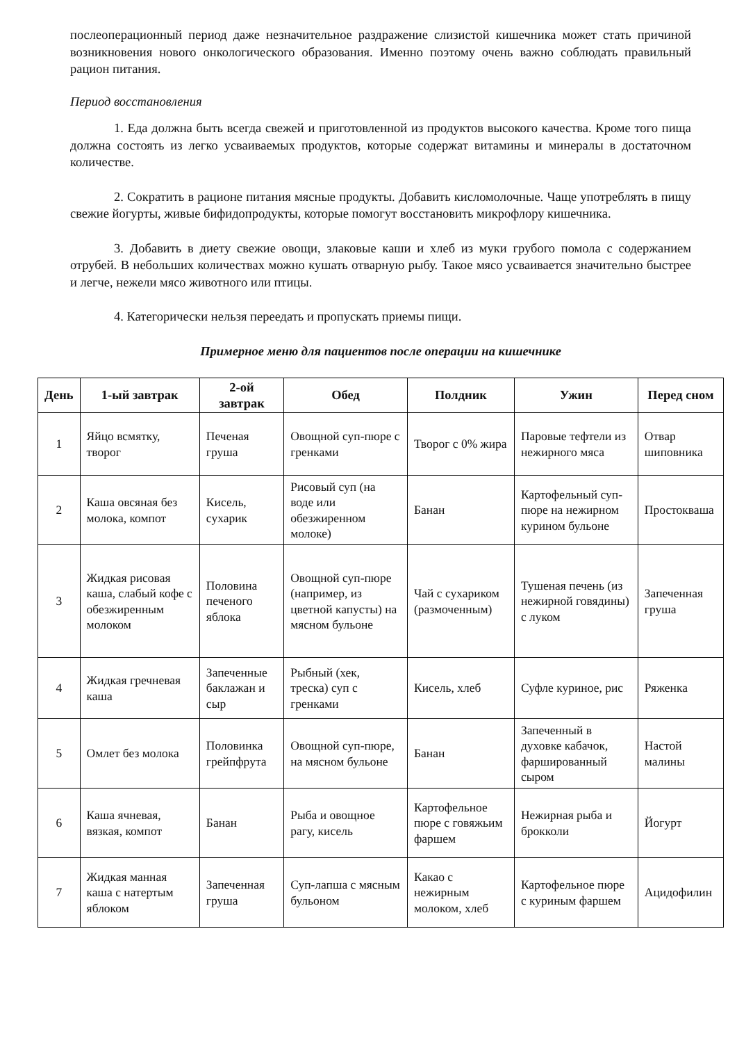послеоперационный период даже незначительное раздражение слизистой кишечника может стать причиной возникновения нового онкологического образования. Именно поэтому очень важно соблюдать правильный рацион питания.
Период восстановления
1. Еда должна быть всегда свежей и приготовленной из продуктов высокого качества. Кроме того пища должна состоять из легко усваиваемых продуктов, которые содержат витамины и минералы в достаточном количестве.
2. Сократить в рационе питания мясные продукты. Добавить кисломолочные. Чаще употреблять в пищу свежие йогурты, живые бифидопродукты, которые помогут восстановить микрофлору кишечника.
3. Добавить в диету свежие овощи, злаковые каши и хлеб из муки грубого помола с содержанием отрубей. В небольших количествах можно кушать отварную рыбу. Такое мясо усваивается значительно быстрее и легче, нежели мясо животного или птицы.
4. Категорически нельзя переедать и пропускать приемы пищи.
Примерное меню для пациентов после операции на кишечнике
| День | 1-ый завтрак | 2-ой завтрак | Обед | Полдник | Ужин | Перед сном |
| --- | --- | --- | --- | --- | --- | --- |
| 1 | Яйцо всмятку, творог | Печеная груша | Овощной суп-пюре с гренками | Творог с 0% жира | Паровые тефтели из нежирного мяса | Отвар шиповника |
| 2 | Каша овсяная без молока, компот | Кисель, сухарик | Рисовый суп (на воде или обезжиренном молоке) | Банан | Картофельный суп-пюре на нежирном курином бульоне | Простокваша |
| 3 | Жидкая рисовая каша, слабый кофе с обезжиренным молоком | Половина печеного яблока | Овощной суп-пюре (например, из цветной капусты) на мясном бульоне | Чай с сухариком (размоченным) | Тушеная печень (из нежирной говядины) с луком | Запеченная груша |
| 4 | Жидкая гречневая каша | Запеченные баклажан и сыр | Рыбный (хек, треска) суп с гренками | Кисель, хлеб | Суфле куриное, рис | Ряженка |
| 5 | Омлет без молока | Половинка грейпфрута | Овощной суп-пюре, на мясном бульоне | Банан | Запеченный в духовке кабачок, фаршированный сыром | Настой малины |
| 6 | Каша ячневая, вязкая, компот | Банан | Рыба и овощное рагу, кисель | Картофельное пюре с говяжьим фаршем | Нежирная рыба и брокколи | Йогурт |
| 7 | Жидкая манная каша с натертым яблоком | Запеченная груша | Суп-лапша с мясным бульоном | Какао с нежирным молоком, хлеб | Картофельное пюре с куриным фаршем | Ацидофилин |